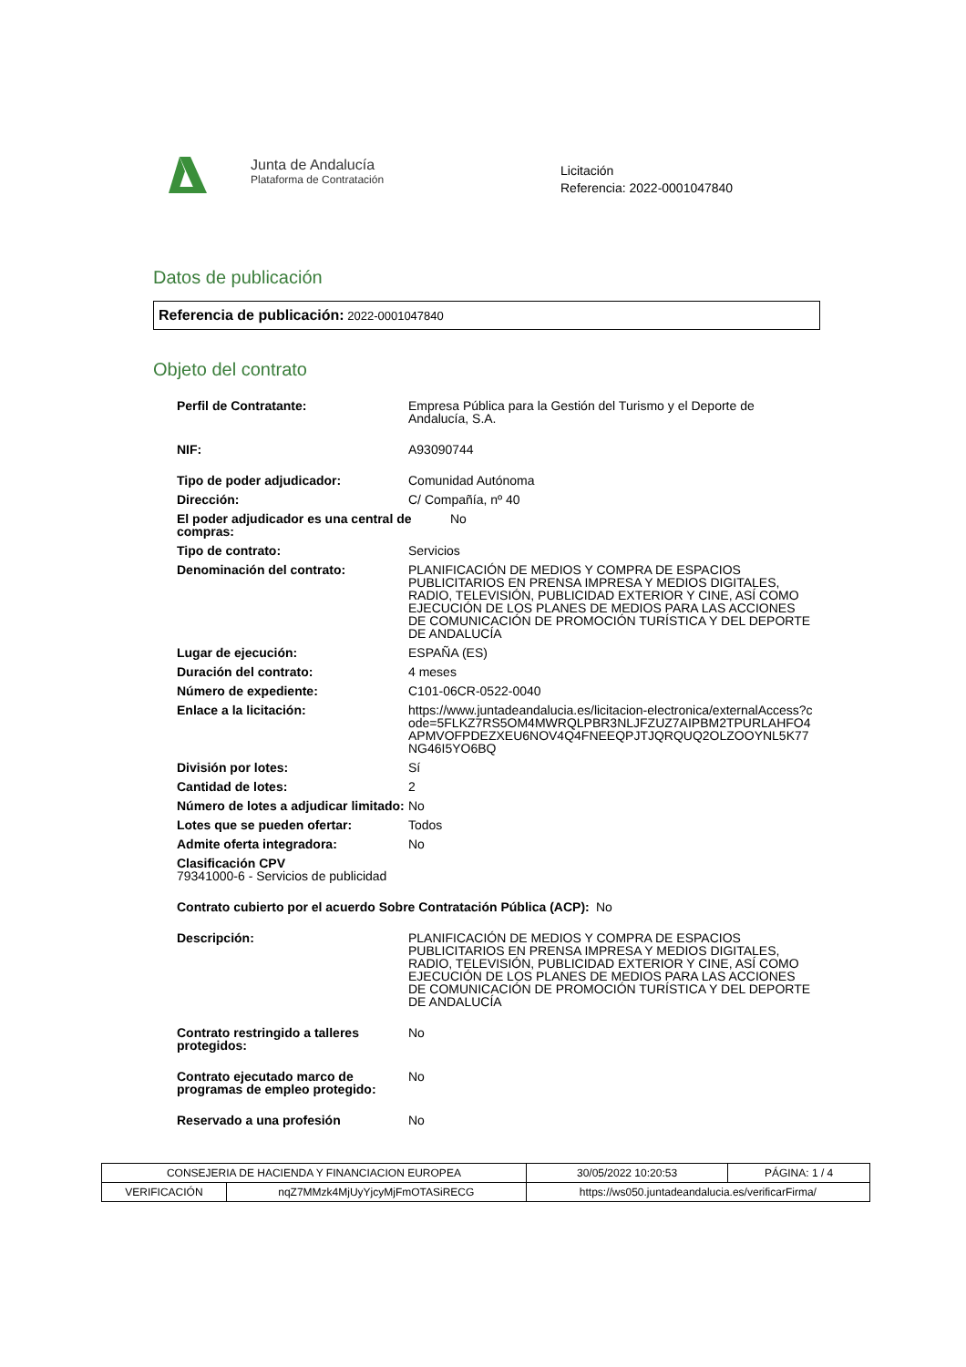Junta de Andalucía
Plataforma de Contratación
Licitación
Referencia: 2022-0001047840
Datos de publicación
Referencia de publicación: 2022-0001047840
Objeto del contrato
Perfil de Contratante: Empresa Pública para la Gestión del Turismo y el Deporte de Andalucía, S.A.
NIF: A93090744
Tipo de poder adjudicador: Comunidad Autónoma
Dirección: C/ Compañía, nº 40
El poder adjudicador es una central de compras: No
Tipo de contrato: Servicios
Denominación del contrato: PLANIFICACIÓN DE MEDIOS Y COMPRA DE ESPACIOS PUBLICITARIOS EN PRENSA IMPRESA Y MEDIOS DIGITALES, RADIO, TELEVISIÓN, PUBLICIDAD EXTERIOR Y CINE, ASÍ COMO EJECUCIÓN DE LOS PLANES DE MEDIOS PARA LAS ACCIONES DE COMUNICACIÓN DE PROMOCIÓN TURÍSTICA Y DEL DEPORTE DE ANDALUCÍA
Lugar de ejecución: ESPAÑA (ES)
Duración del contrato: 4 meses
Número de expediente: C101-06CR-0522-0040
Enlace a la licitación: https://www.juntadeandalucia.es/licitacion-electronica/externalAccess?code=5FLKZ7RS5OM4MWRQLPBR3NLJFZUZ7AIPBM2TPURLAHFO4APMVOFPDEZXEU6NOV4Q4FNEEQPJTJQRQUQ2OLZOOYNL5K77NG46I5YO6BQ
División por lotes: Sí
Cantidad de lotes: 2
Número de lotes a adjudicar limitado: No
Lotes que se pueden ofertar: Todos
Admite oferta integradora: No
Clasificación CPV
79341000-6 - Servicios de publicidad
Contrato cubierto por el acuerdo Sobre Contratación Pública (ACP): No
Descripción: PLANIFICACIÓN DE MEDIOS Y COMPRA DE ESPACIOS PUBLICITARIOS EN PRENSA IMPRESA Y MEDIOS DIGITALES, RADIO, TELEVISIÓN, PUBLICIDAD EXTERIOR Y CINE, ASÍ COMO EJECUCIÓN DE LOS PLANES DE MEDIOS PARA LAS ACCIONES DE COMUNICACIÓN DE PROMOCIÓN TURÍSTICA Y DEL DEPORTE DE ANDALUCÍA
Contrato restringido a talleres protegidos: No
Contrato ejecutado marco de programas de empleo protegido: No
Reservado a una profesión No
| CONSEJERIA DE HACIENDA Y FINANCIACION EUROPEA | | | 30/05/2022 10:20:53 | PÁGINA: 1 / 4 |
| VERIFICACIÓN | nqZ7MMzk4MjUyYjcyMjFmOTASiRECG | https://ws050.juntadeandalucia.es/verificarFirma/ | | |